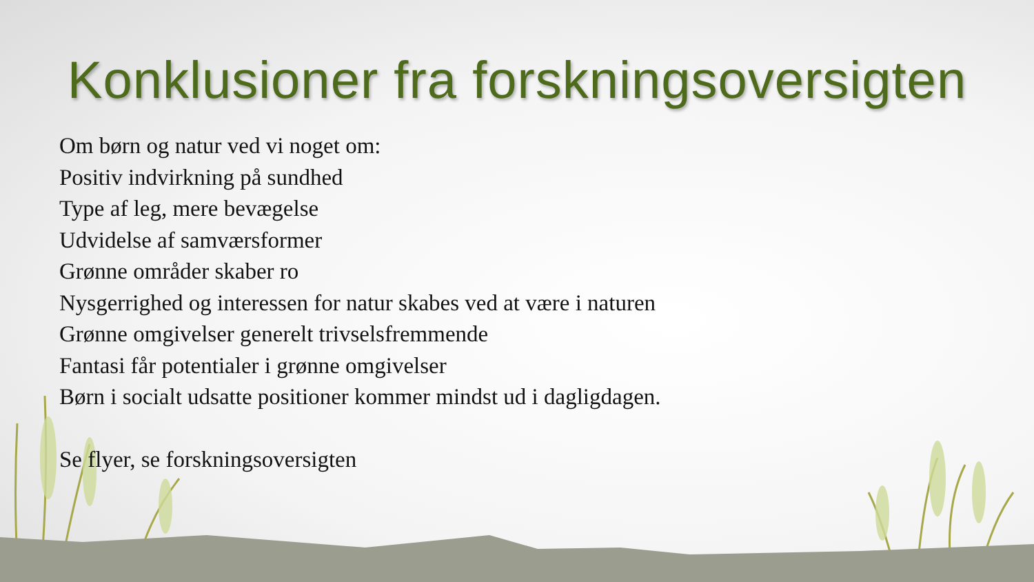Konklusioner fra forskningsoversigten
Om børn og natur ved vi noget om:
Positiv indvirkning på sundhed
Type af leg, mere bevægelse
Udvidelse af samværsformer
Grønne områder skaber ro
Nysgerrighed og interessen for natur skabes ved at være i naturen
Grønne omgivelser generelt trivselsfremmende
Fantasi får potentialer i grønne omgivelser
Børn i socialt udsatte positioner kommer mindst ud i dagligdagen.
Se flyer, se forskningsoversigten